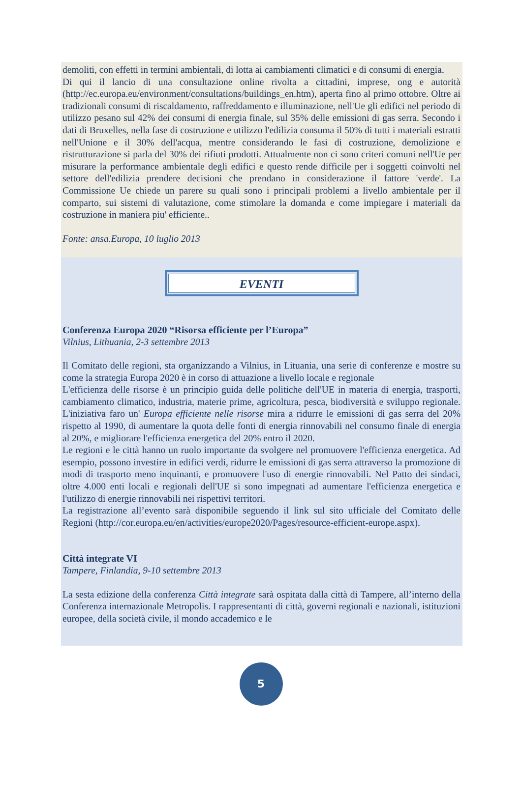demoliti, con effetti in termini ambientali, di lotta ai cambiamenti climatici e di consumi di energia.
Di qui il lancio di una consultazione online rivolta a cittadini, imprese, ong e autorità (http://ec.europa.eu/environment/consultations/buildings_en.htm), aperta fino al primo ottobre. Oltre ai tradizionali consumi di riscaldamento, raffreddamento e illuminazione, nell'Ue gli edifici nel periodo di utilizzo pesano sul 42% dei consumi di energia finale, sul 35% delle emissioni di gas serra. Secondo i dati di Bruxelles, nella fase di costruzione e utilizzo l'edilizia consuma il 50% di tutti i materiali estratti nell'Unione e il 30% dell'acqua, mentre considerando le fasi di costruzione, demolizione e ristrutturazione si parla del 30% dei rifiuti prodotti. Attualmente non ci sono criteri comuni nell'Ue per misurare la performance ambientale degli edifici e questo rende difficile per i soggetti coinvolti nel settore dell'edilizia prendere decisioni che prendano in considerazione il fattore 'verde'. La Commissione Ue chiede un parere su quali sono i principali problemi a livello ambientale per il comparto, sui sistemi di valutazione, come stimolare la domanda e come impiegare i materiali da costruzione in maniera piu' efficiente..
Fonte: ansa.Europa, 10 luglio 2013
EVENTI
Conferenza Europa 2020 “Risorsa efficiente per l’Europa”
Vilnius, Lithuania, 2-3 settembre 2013
Il Comitato delle regioni, sta organizzando a Vilnius, in Lituania, una serie di conferenze e mostre su come la strategia Europa 2020 è in corso di attuazione a livello locale e regionale
L'efficienza delle risorse è un principio guida delle politiche dell'UE in materia di energia, trasporti, cambiamento climatico, industria, materie prime, agricoltura, pesca, biodiversità e sviluppo regionale. L'iniziativa faro un' Europa efficiente nelle risorse mira a ridurre le emissioni di gas serra del 20% rispetto al 1990, di aumentare la quota delle fonti di energia rinnovabili nel consumo finale di energia al 20%, e migliorare l'efficienza energetica del 20% entro il 2020.
Le regioni e le città hanno un ruolo importante da svolgere nel promuovere l'efficienza energetica. Ad esempio, possono investire in edifici verdi, ridurre le emissioni di gas serra attraverso la promozione di modi di trasporto meno inquinanti, e promuovere l'uso di energie rinnovabili. Nel Patto dei sindaci, oltre 4.000 enti locali e regionali dell'UE si sono impegnati ad aumentare l'efficienza energetica e l'utilizzo di energie rinnovabili nei rispettivi territori.
La registrazione all’evento sarà disponibile seguendo il link sul sito ufficiale del Comitato delle Regioni (http://cor.europa.eu/en/activities/europe2020/Pages/resource-efficient-europe.aspx).
Città integrate VI
Tampere, Finlandia, 9-10 settembre 2013
La sesta edizione della conferenza Città integrate sarà ospitata dalla città di Tampere, all’interno della Conferenza internazionale Metropolis. I rappresentanti di città, governi regionali e nazionali, istituzioni europee, della società civile, il mondo accademico e le
5